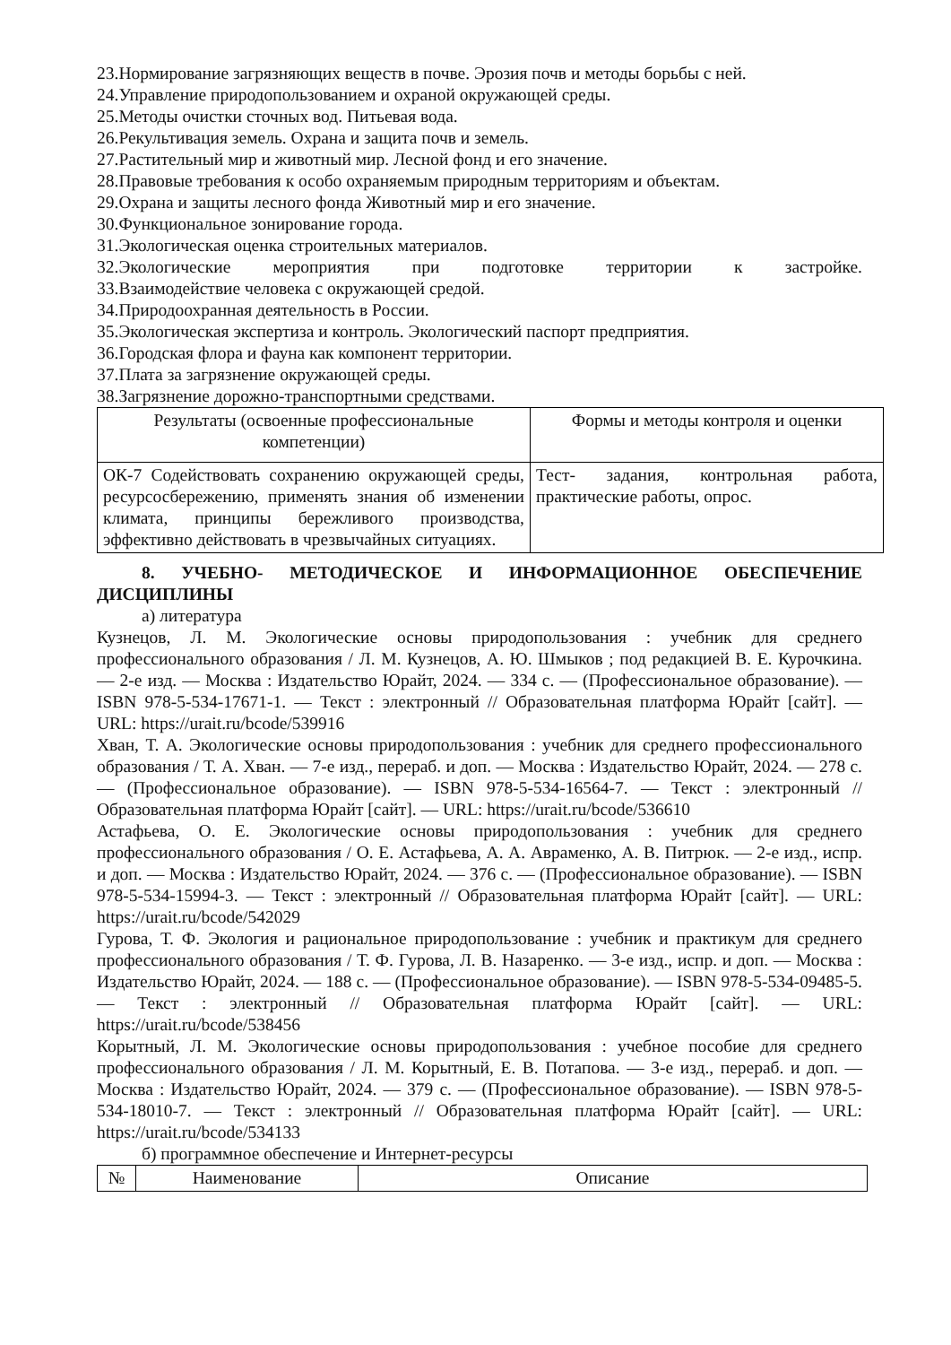23.Нормирование загрязняющих веществ в почве. Эрозия почв и методы борьбы с ней.
24.Управление природопользованием и охраной окружающей среды.
25.Методы очистки сточных вод. Питьевая вода.
26.Рекультивация земель. Охрана и защита почв и земель.
27.Растительный мир и животный мир. Лесной фонд и его значение.
28.Правовые требования к особо охраняемым природным территориям и объектам.
29.Охрана и защиты лесного фонда Животный мир и его значение.
30.Функциональное зонирование города.
31.Экологическая оценка строительных материалов.
32.Экологические мероприятия при подготовке территории к застройке.
33.Взаимодействие человека с окружающей средой.
34.Природоохранная деятельность в России.
35.Экологическая экспертиза и контроль. Экологический паспорт предприятия.
36.Городская флора и фауна как компонент территории.
37.Плата за загрязнение окружающей среды.
38.Загрязнение дорожно-транспортными средствами.
| Результаты (освоенные профессиональные компетенции) | Формы и методы контроля и оценки |
| --- | --- |
| ОК-7 Содействовать сохранению окружающей среды, ресурсосбережению, применять знания об изменении климата, принципы бережливого производства, эффективно действовать в чрезвычайных ситуациях. | Тест- задания, контрольная работа, практические работы, опрос. |
8. УЧЕБНО- МЕТОДИЧЕСКОЕ И ИНФОРМАЦИОННОЕ ОБЕСПЕЧЕНИЕ ДИСЦИПЛИНЫ
а) литература
Кузнецов, Л. М. Экологические основы природопользования : учебник для среднего профессионального образования / Л. М. Кузнецов, А. Ю. Шмыков ; под редакцией В. Е. Курочкина. — 2-е изд. — Москва : Издательство Юрайт, 2024. — 334 с. — (Профессиональное образование). — ISBN 978-5-534-17671-1. — Текст : электронный // Образовательная платформа Юрайт [сайт]. — URL: https://urait.ru/bcode/539916
Хван, Т. А. Экологические основы природопользования : учебник для среднего профессионального образования / Т. А. Хван. — 7-е изд., перераб. и доп. — Москва : Издательство Юрайт, 2024. — 278 с. — (Профессиональное образование). — ISBN 978-5-534-16564-7. — Текст : электронный // Образовательная платформа Юрайт [сайт]. — URL: https://urait.ru/bcode/536610
Астафьева, О. Е. Экологические основы природопользования : учебник для среднего профессионального образования / О. Е. Астафьева, А. А. Авраменко, А. В. Питрюк. — 2-е изд., испр. и доп. — Москва : Издательство Юрайт, 2024. — 376 с. — (Профессиональное образование). — ISBN 978-5-534-15994-3. — Текст : электронный // Образовательная платформа Юрайт [сайт]. — URL: https://urait.ru/bcode/542029
Гурова, Т. Ф. Экология и рациональное природопользование : учебник и практикум для среднего профессионального образования / Т. Ф. Гурова, Л. В. Назаренко. — 3-е изд., испр. и доп. — Москва : Издательство Юрайт, 2024. — 188 с. — (Профессиональное образование). — ISBN 978-5-534-09485-5. — Текст : электронный // Образовательная платформа Юрайт [сайт]. — URL: https://urait.ru/bcode/538456
Корытный, Л. М. Экологические основы природопользования : учебное пособие для среднего профессионального образования / Л. М. Корытный, Е. В. Потапова. — 3-е изд., перераб. и доп. — Москва : Издательство Юрайт, 2024. — 379 с. — (Профессиональное образование). — ISBN 978-5-534-18010-7. — Текст : электронный // Образовательная платформа Юрайт [сайт]. — URL: https://urait.ru/bcode/534133
б) программное обеспечение и Интернет-ресурсы
| № | Наименование | Описание |
| --- | --- | --- |